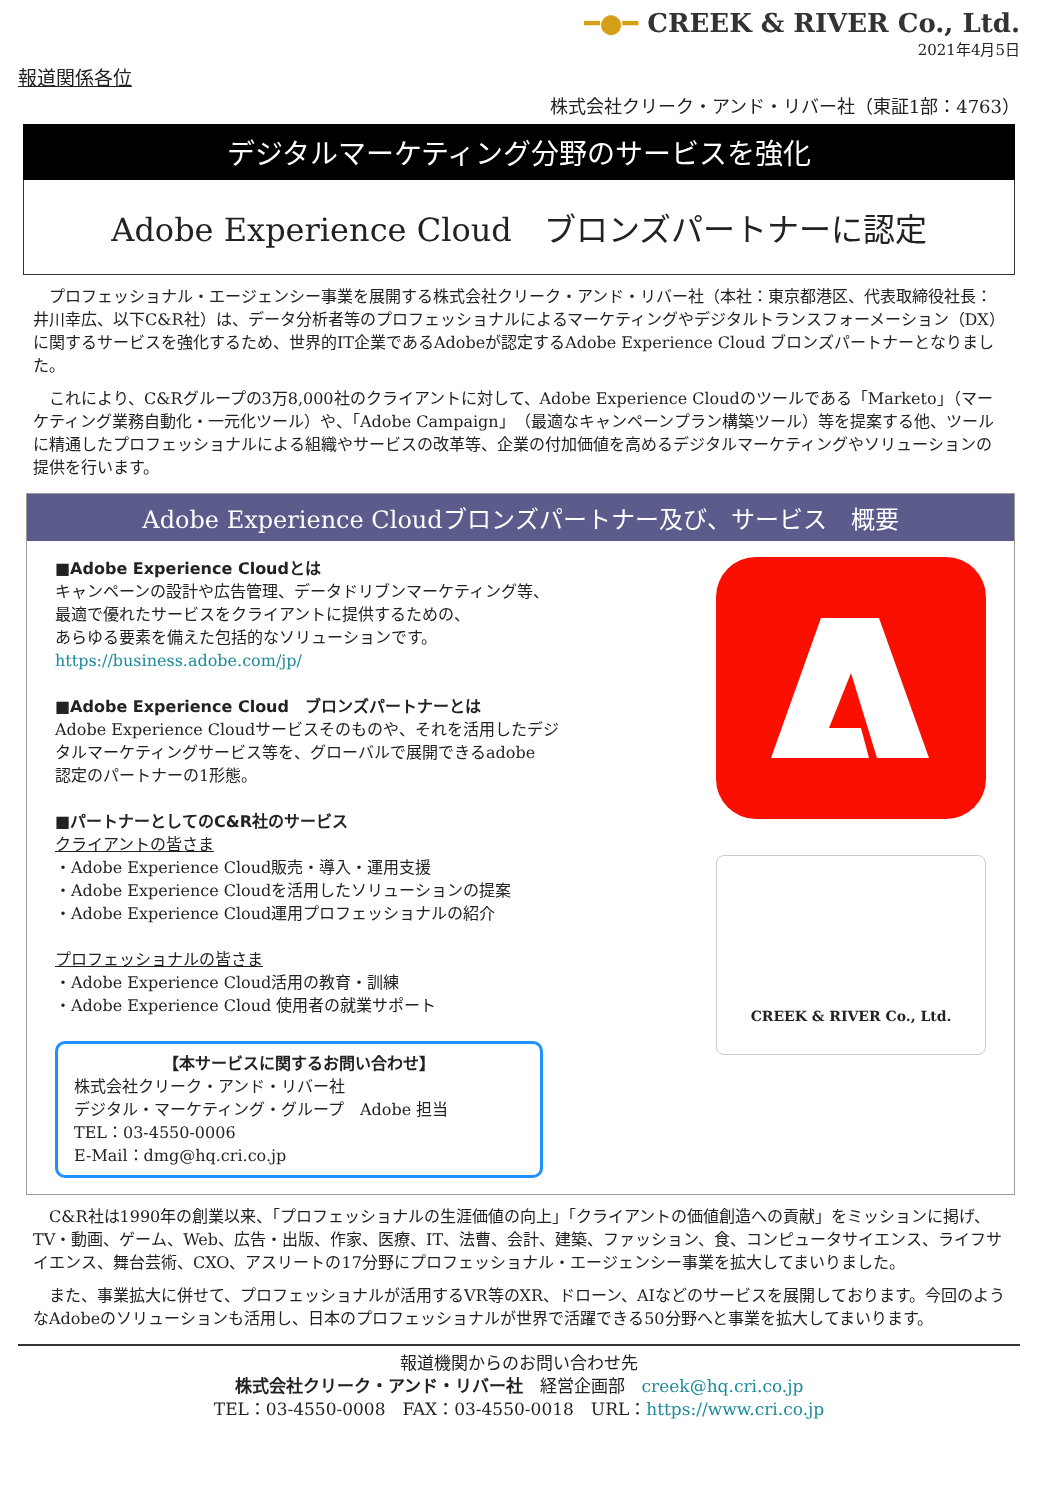━●━ CREEK & RIVER Co., Ltd.
2021年4月5日
報道関係各位
株式会社クリーク・アンド・リバー社（東証1部：4763）
デジタルマーケティング分野のサービスを強化
Adobe Experience Cloud　ブロンズパートナーに認定
　プロフェッショナル・エージェンシー事業を展開する株式会社クリーク・アンド・リバー社（本社：東京都港区、代表取締役社長：井川幸広、以下C&R社）は、データ分析者等のプロフェッショナルによるマーケティングやデジタルトランスフォーメーション（DX）に関するサービスを強化するため、世界的IT企業であるAdobeが認定するAdobe Experience Cloud ブロンズパートナーとなりました。
　これにより、C&Rグループの3万8,000社のクライアントに対して、Adobe Experience Cloudのツールである「Marketo」（マーケティング業務自動化・一元化ツール）や、「Adobe Campaign」（最適なキャンペーンプラン構築ツール）等を提案する他、ツールに精通したプロフェッショナルによる組織やサービスの改革等、企業の付加価値を高めるデジタルマーケティングやソリューションの提供を行います。
Adobe Experience Cloudブロンズパートナー及び、サービス　概要
■Adobe Experience Cloudとは
キャンペーンの設計や広告管理、データドリブンマーケティング等、
最適で優れたサービスをクライアントに提供するための、
あらゆる要素を備えた包括的なソリューションです。
https://business.adobe.com/jp/
■Adobe Experience Cloud　ブロンズパートナーとは
Adobe Experience Cloudサービスそのものや、それを活用したデジ
タルマーケティングサービス等を、グローバルで展開できるadobe
認定のパートナーの1形態。
■パートナーとしてのC&R社のサービス
クライアントの皆さま
・Adobe Experience Cloud販売・導入・運用支援
・Adobe Experience Cloudを活用したソリューションの提案
・Adobe Experience Cloud運用プロフェッショナルの紹介
プロフェッショナルの皆さま
・Adobe Experience Cloud活用の教育・訓練
・Adobe Experience Cloud 使用者の就業サポート
【本サービスに関するお問い合わせ】
株式会社クリーク・アンド・リバー社
デジタル・マーケティング・グループ　Adobe 担当
TEL：03-4550-0006
E-Mail：dmg@hq.cri.co.jp
CREEK & RIVER Co., Ltd.
　C&R社は1990年の創業以来、「プロフェッショナルの生涯価値の向上」「クライアントの価値創造への貢献」をミッションに掲げ、TV・動画、ゲーム、Web、広告・出版、作家、医療、IT、法曹、会計、建築、ファッション、食、コンピュータサイエンス、ライフサイエンス、舞台芸術、CXO、アスリートの17分野にプロフェッショナル・エージェンシー事業を拡大してまいりました。
　また、事業拡大に併せて、プロフェッショナルが活用するVR等のXR、ドローン、AIなどのサービスを展開しております。今回のようなAdobeのソリューションも活用し、日本のプロフェッショナルが世界で活躍できる50分野へと事業を拡大してまいります。
報道機関からのお問い合わせ先
株式会社クリーク・アンド・リバー社　経営企画部　creek@hq.cri.co.jp
TEL：03-4550-0008　FAX：03-4550-0018　URL：https://www.cri.co.jp